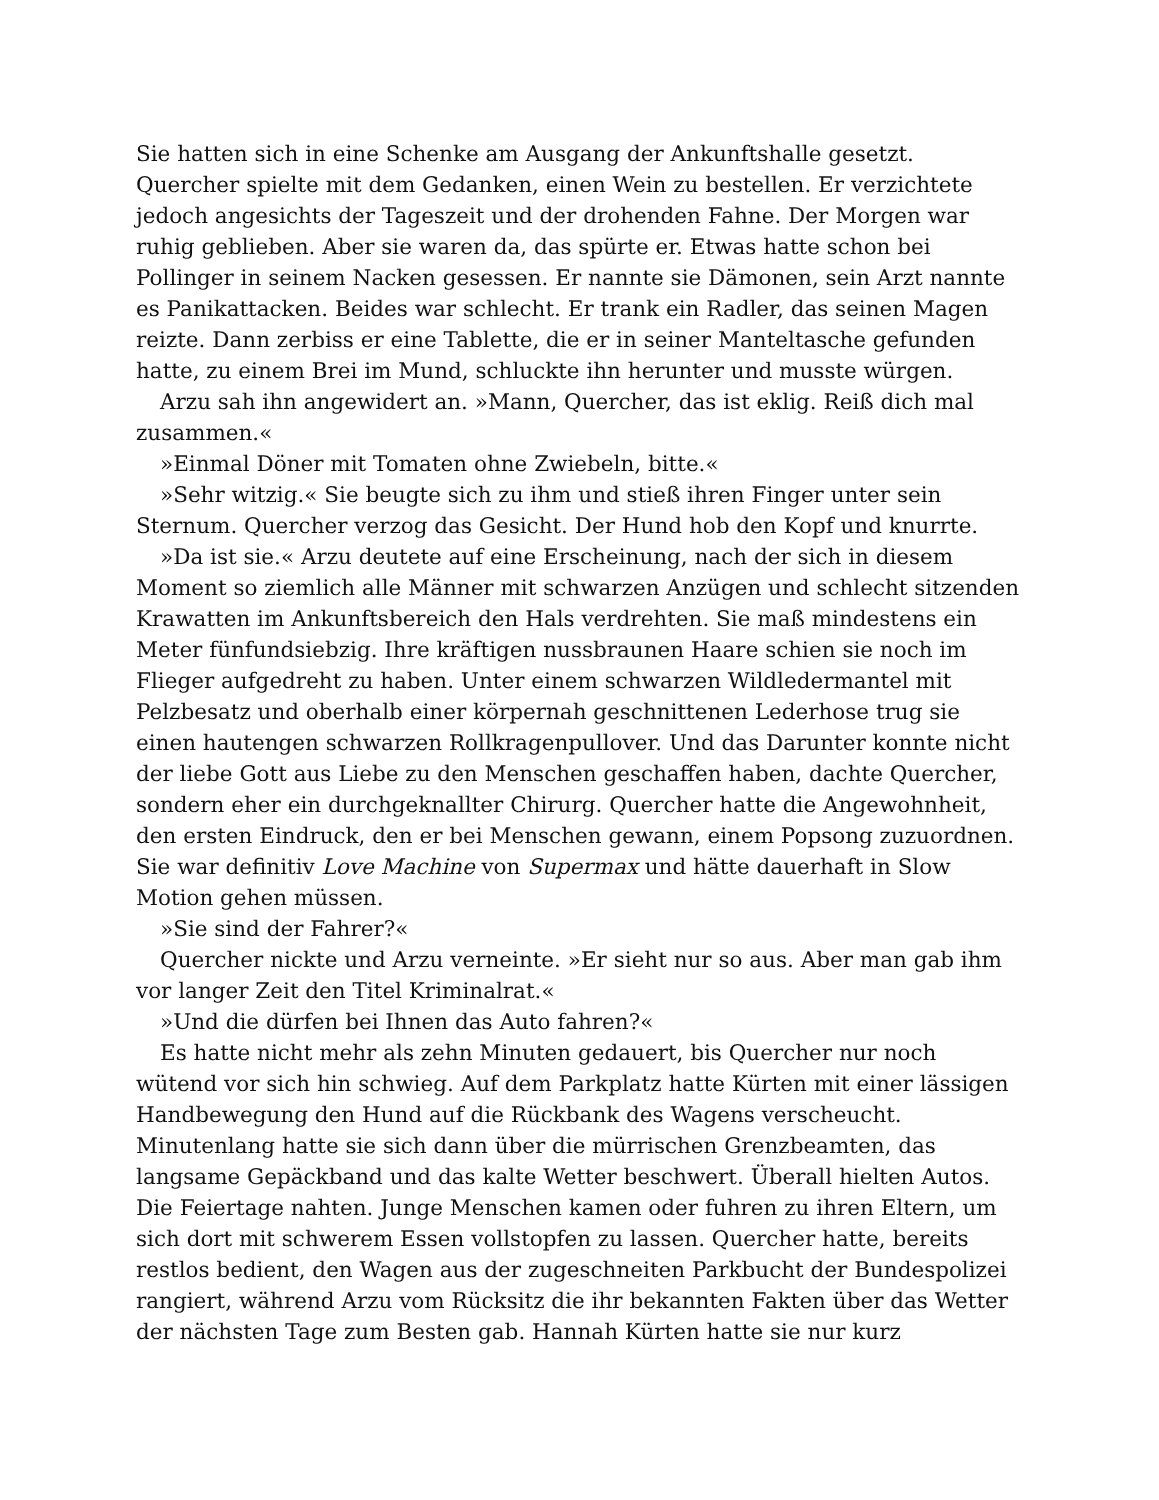Sie hatten sich in eine Schenke am Ausgang der Ankunftshalle gesetzt. Quercher spielte mit dem Gedanken, einen Wein zu bestellen. Er verzichtete jedoch angesichts der Tageszeit und der drohenden Fahne. Der Morgen war ruhig geblieben. Aber sie waren da, das spürte er. Etwas hatte schon bei Pollinger in seinem Nacken gesessen. Er nannte sie Dämonen, sein Arzt nannte es Panikattacken. Beides war schlecht. Er trank ein Radler, das seinen Magen reizte. Dann zerbiss er eine Tablette, die er in seiner Manteltasche gefunden hatte, zu einem Brei im Mund, schluckte ihn herunter und musste würgen.
Arzu sah ihn angewidert an. »Mann, Quercher, das ist eklig. Reiß dich mal zusammen.«
»Einmal Döner mit Tomaten ohne Zwiebeln, bitte.«
»Sehr witzig.« Sie beugte sich zu ihm und stieß ihren Finger unter sein Sternum. Quercher verzog das Gesicht. Der Hund hob den Kopf und knurrte.
»Da ist sie.« Arzu deutete auf eine Erscheinung, nach der sich in diesem Moment so ziemlich alle Männer mit schwarzen Anzügen und schlecht sitzenden Krawatten im Ankunftsbereich den Hals verdrehten. Sie maß mindestens ein Meter fünfundsiebzig. Ihre kräftigen nussbraunen Haare schien sie noch im Flieger aufgedreht zu haben. Unter einem schwarzen Wildledermantel mit Pelzbesatz und oberhalb einer körpernah geschnittenen Lederhose trug sie einen hautengen schwarzen Rollkragenpullover. Und das Darunter konnte nicht der liebe Gott aus Liebe zu den Menschen geschaffen haben, dachte Quercher, sondern eher ein durchgeknallter Chirurg. Quercher hatte die Angewohnheit, den ersten Eindruck, den er bei Menschen gewann, einem Popsong zuzuordnen. Sie war definitiv Love Machine von Supermax und hätte dauerhaft in Slow Motion gehen müssen.
»Sie sind der Fahrer?«
Quercher nickte und Arzu verneinte. »Er sieht nur so aus. Aber man gab ihm vor langer Zeit den Titel Kriminalrat.«
»Und die dürfen bei Ihnen das Auto fahren?«
Es hatte nicht mehr als zehn Minuten gedauert, bis Quercher nur noch wütend vor sich hin schwieg. Auf dem Parkplatz hatte Kürten mit einer lässigen Handbewegung den Hund auf die Rückbank des Wagens verscheucht. Minutenlang hatte sie sich dann über die mürrischen Grenzbeamten, das langsame Gepäckband und das kalte Wetter beschwert. Überall hielten Autos. Die Feiertage nahten. Junge Menschen kamen oder fuhren zu ihren Eltern, um sich dort mit schwerem Essen vollstopfen zu lassen. Quercher hatte, bereits restlos bedient, den Wagen aus der zugeschneiten Parkbucht der Bundespolizei rangiert, während Arzu vom Rücksitz die ihr bekannten Fakten über das Wetter der nächsten Tage zum Besten gab. Hannah Kürten hatte sie nur kurz